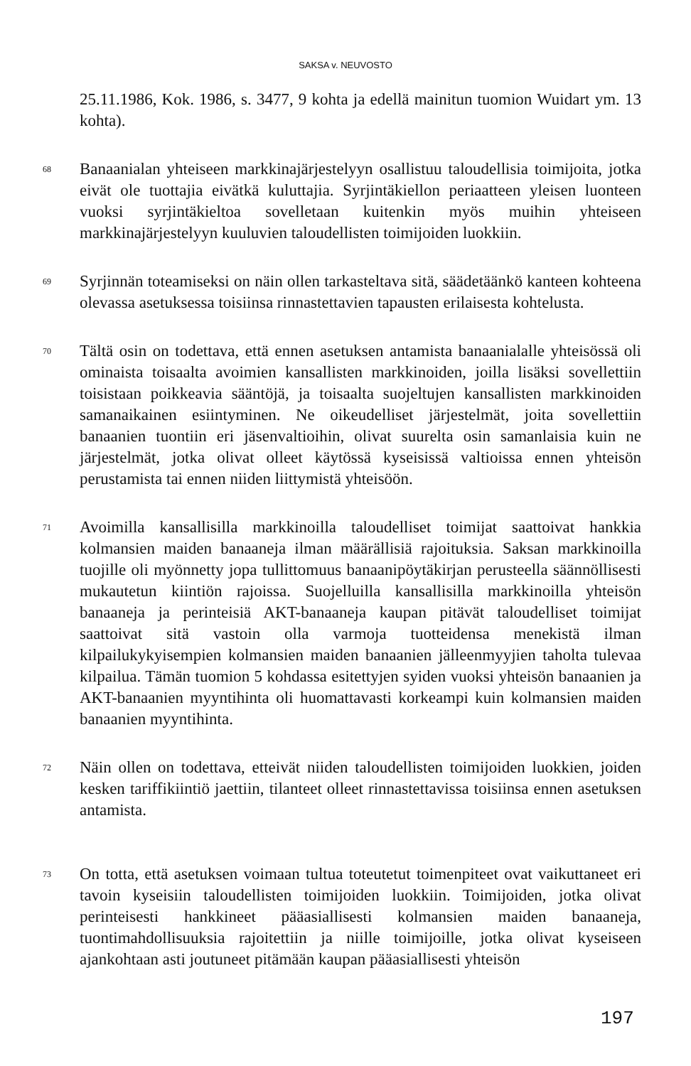SAKSA v. NEUVOSTO
25.11.1986, Kok. 1986, s. 3477, 9 kohta ja edellä mainitun tuomion Wuidart ym. 13 kohta).
68
Banaanialan yhteiseen markkinajärjestelyyn osallistuu taloudellisia toimijoita, jotka eivät ole tuottajia eivätkä kuluttajia. Syrjintäkiellon periaatteen yleisen luonteen vuoksi syrjintäkieltoa sovelletaan kuitenkin myös muihin yhteiseen markkinajärjestelyyn kuuluvien taloudellisten toimijoiden luokkiin.
69
Syrjinnän toteamiseksi on näin ollen tarkasteltava sitä, säädetäänkö kanteen kohteena olevassa asetuksessa toisiinsa rinnastettavien tapausten erilaisesta kohtelusta.
70
Tältä osin on todettava, että ennen asetuksen antamista banaanialalle yhteisössä oli ominaista toisaalta avoimien kansallisten markkinoiden, joilla lisäksi sovellettiin toisistaan poikkeavia sääntöjä, ja toisaalta suojeltujen kansallisten markkinoiden samanaikainen esiintyminen. Ne oikeudelliset järjestelmät, joita sovellettiin banaanien tuontiin eri jäsenvaltioihin, olivat suurelta osin samanlaisia kuin ne järjestelmät, jotka olivat olleet käytössä kyseisissä valtioissa ennen yhteisön perustamista tai ennen niiden liittymistä yhteisöön.
71
Avoimilla kansallisilla markkinoilla taloudelliset toimijat saattoivat hankkia kolmansien maiden banaaneja ilman määrällisiä rajoituksia. Saksan markkinoilla tuojille oli myönnetty jopa tullittomuus banaanipöytäkirjan perusteella säännöllisesti mukautetun kiintiön rajoissa. Suojelluilla kansallisilla markkinoilla yhteisön banaaneja ja perinteisiä AKT-banaaneja kaupan pitävät taloudelliset toimijat saattoivat sitä vastoin olla varmoja tuotteidensa menekistä ilman kilpailukykyisempien kolmansien maiden banaanien jälleenmyyjien taholta tulevaa kilpailua. Tämän tuomion 5 kohdassa esitettyjen syiden vuoksi yhteisön banaanien ja AKT-banaanien myyntihinta oli huomattavasti korkeampi kuin kolmansien maiden banaanien myyntihinta.
72
Näin ollen on todettava, etteivät niiden taloudellisten toimijoiden luokkien, joiden kesken tariffikiintiö jaettiin, tilanteet olleet rinnastettavissa toisiinsa ennen asetuksen antamista.
73
On totta, että asetuksen voimaan tultua toteutetut toimenpiteet ovat vaikuttaneet eri tavoin kyseisiin taloudellisten toimijoiden luokkiin. Toimijoiden, jotka olivat perinteisesti hankkineet pääasiallisesti kolmansien maiden banaaneja, tuontimahdollisuuksia rajoitettiin ja niille toimijoille, jotka olivat kyseiseen ajankohtaan asti joutuneet pitämään kaupan pääasiallisesti yhteisön
197